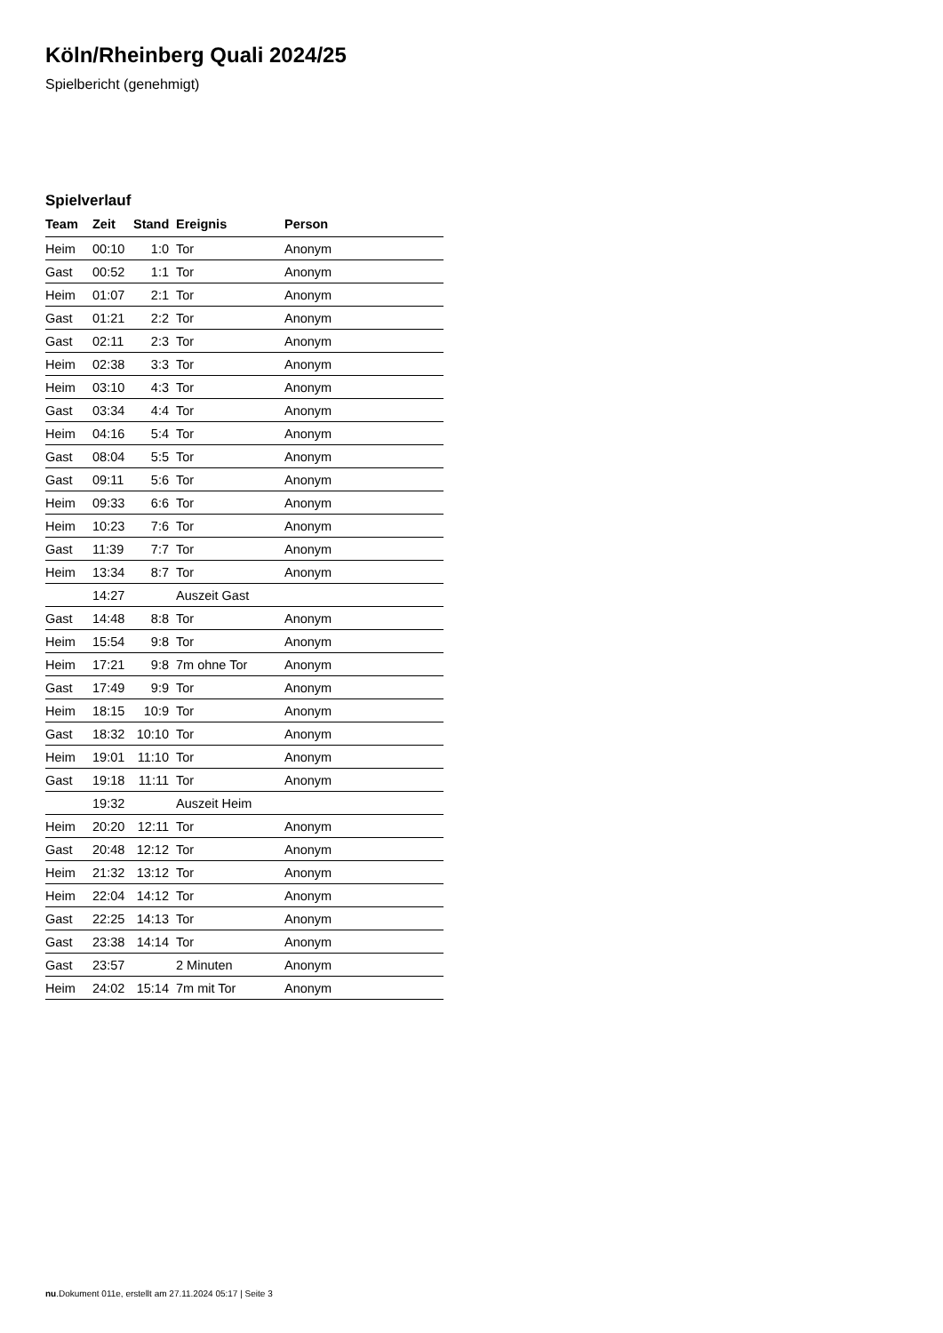Köln/Rheinberg Quali 2024/25
Spielbericht (genehmigt)
Spielverlauf
| Team | Zeit | Stand | Ereignis | Person |
| --- | --- | --- | --- | --- |
| Heim | 00:10 | 1:0 | Tor | Anonym |
| Gast | 00:52 | 1:1 | Tor | Anonym |
| Heim | 01:07 | 2:1 | Tor | Anonym |
| Gast | 01:21 | 2:2 | Tor | Anonym |
| Gast | 02:11 | 2:3 | Tor | Anonym |
| Heim | 02:38 | 3:3 | Tor | Anonym |
| Heim | 03:10 | 4:3 | Tor | Anonym |
| Gast | 03:34 | 4:4 | Tor | Anonym |
| Heim | 04:16 | 5:4 | Tor | Anonym |
| Gast | 08:04 | 5:5 | Tor | Anonym |
| Gast | 09:11 | 5:6 | Tor | Anonym |
| Heim | 09:33 | 6:6 | Tor | Anonym |
| Heim | 10:23 | 7:6 | Tor | Anonym |
| Gast | 11:39 | 7:7 | Tor | Anonym |
| Heim | 13:34 | 8:7 | Tor | Anonym |
| | 14:27 | | Auszeit Gast | |
| Gast | 14:48 | 8:8 | Tor | Anonym |
| Heim | 15:54 | 9:8 | Tor | Anonym |
| Heim | 17:21 | 9:8 | 7m ohne Tor | Anonym |
| Gast | 17:49 | 9:9 | Tor | Anonym |
| Heim | 18:15 | 10:9 | Tor | Anonym |
| Gast | 18:32 | 10:10 | Tor | Anonym |
| Heim | 19:01 | 11:10 | Tor | Anonym |
| Gast | 19:18 | 11:11 | Tor | Anonym |
| | 19:32 | | Auszeit Heim | |
| Heim | 20:20 | 12:11 | Tor | Anonym |
| Gast | 20:48 | 12:12 | Tor | Anonym |
| Heim | 21:32 | 13:12 | Tor | Anonym |
| Heim | 22:04 | 14:12 | Tor | Anonym |
| Gast | 22:25 | 14:13 | Tor | Anonym |
| Gast | 23:38 | 14:14 | Tor | Anonym |
| Gast | 23:57 | | 2 Minuten | Anonym |
| Heim | 24:02 | 15:14 | 7m mit Tor | Anonym |
nu.Dokument 011e, erstellt am 27.11.2024 05:17 | Seite 3